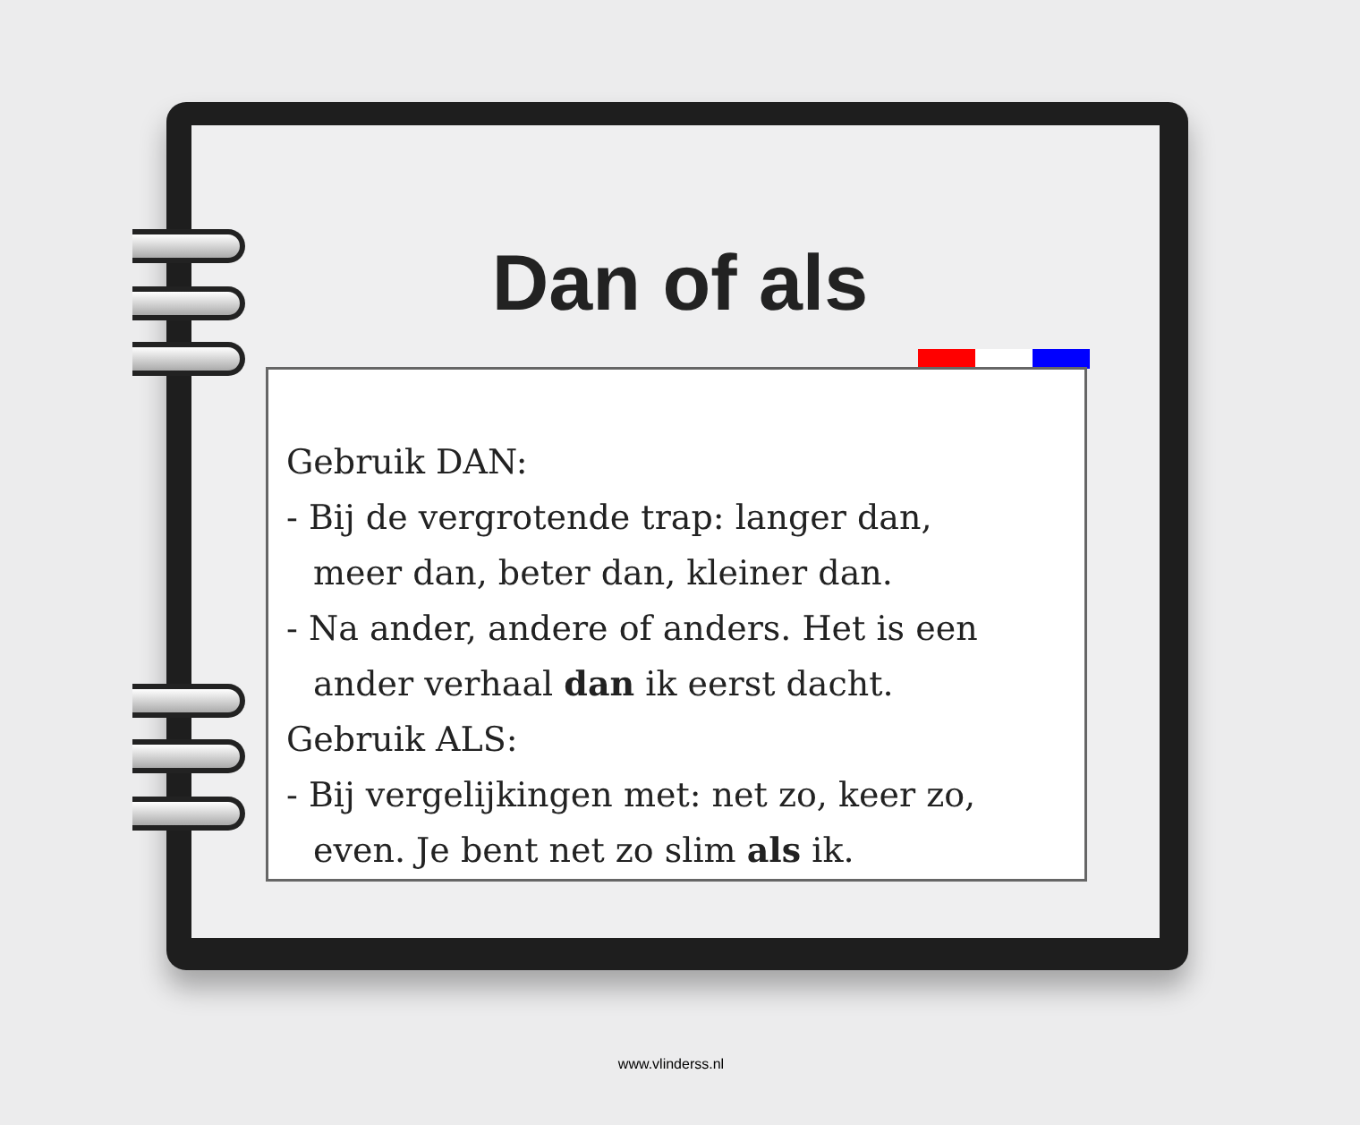Dan of als
Gebruik DAN:
- Bij de vergrotende trap: langer dan,
meer dan, beter dan, kleiner dan.
- Na ander, andere of anders. Het is een
ander verhaal dan ik eerst dacht.
Gebruik ALS:
- Bij vergelijkingen met: net zo, keer zo,
even. Je bent net zo slim als ik.
www.vlinderss.nl